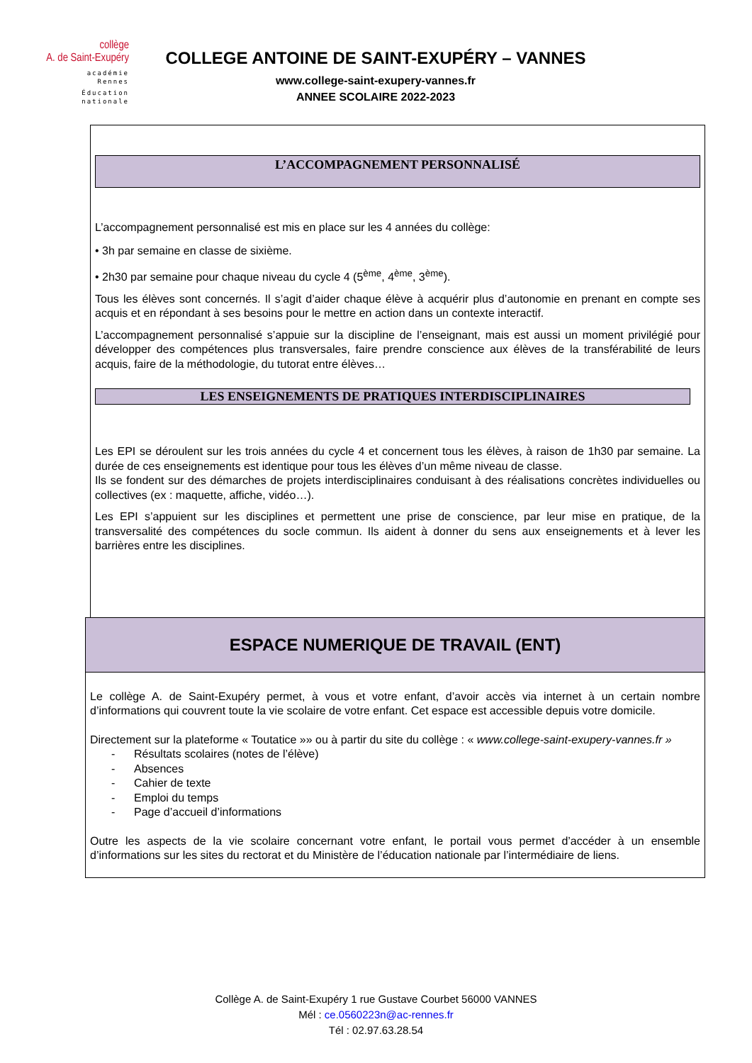collège
A. de Saint-Exupéry
académie
Rennes
Éducation
nationale
COLLEGE ANTOINE DE SAINT-EXUPÉRY – VANNES
www.college-saint-exupery-vannes.fr
ANNEE SCOLAIRE 2022-2023
L’ACCOMPAGNEMENT PERSONNALISÉ
L’accompagnement personnalisé est mis en place sur les 4 années du collège:
• 3h par semaine en classe de sixième.
• 2h30 par semaine pour chaque niveau du cycle 4 (5<sup>ème</sup>, 4<sup>ème</sup>, 3<sup>ème</sup>).
Tous les élèves sont concernés. Il s’agit d’aider chaque élève à acquérir plus d’autonomie en prenant en compte ses acquis et en répondant à ses besoins pour le mettre en action dans un contexte interactif.
L’accompagnement personnalisé s’appuie sur la discipline de l’enseignant, mais est aussi un moment privilégié pour développer des compétences plus transversales, faire prendre conscience aux élèves de la transférabilité de leurs acquis, faire de la méthodologie, du tutorat entre élèves…
LES ENSEIGNEMENTS DE PRATIQUES INTERDISCIPLINAIRES
Les EPI se déroulent sur les trois années du cycle 4 et concernent tous les élèves, à raison de 1h30 par semaine. La durée de ces enseignements est identique pour tous les élèves d’un même niveau de classe.
Ils se fondent sur des démarches de projets interdisciplinaires conduisant à des réalisations concrètes individuelles ou collectives (ex : maquette, affiche, vidéo…).
Les EPI s’appuient sur les disciplines et permettent une prise de conscience, par leur mise en pratique, de la transversalité des compétences du socle commun. Ils aident à donner du sens aux enseignements et à lever les barrières entre les disciplines.
ESPACE NUMERIQUE DE TRAVAIL (ENT)
Le collège A. de Saint-Exupéry permet, à vous et votre enfant, d’avoir accès via internet à un certain nombre d’informations qui couvrent toute la vie scolaire de votre enfant. Cet espace est accessible depuis votre domicile.
Directement sur la plateforme « Toutatice »» ou à partir du site du collège : « www.college-saint-exupery-vannes.fr »
- Résultats scolaires (notes de l’élève)
- Absences
- Cahier de texte
- Emploi du temps
- Page d’accueil d’informations
Outre les aspects de la vie scolaire concernant votre enfant, le portail vous permet d’accéder à un ensemble d’informations sur les sites du rectorat et du Ministère de l’éducation nationale par l’intermédiaire de liens.
Collège A. de Saint-Exupéry 1 rue Gustave Courbet 56000 VANNES
Mél : ce.0560223n@ac-rennes.fr
Tél : 02.97.63.28.54